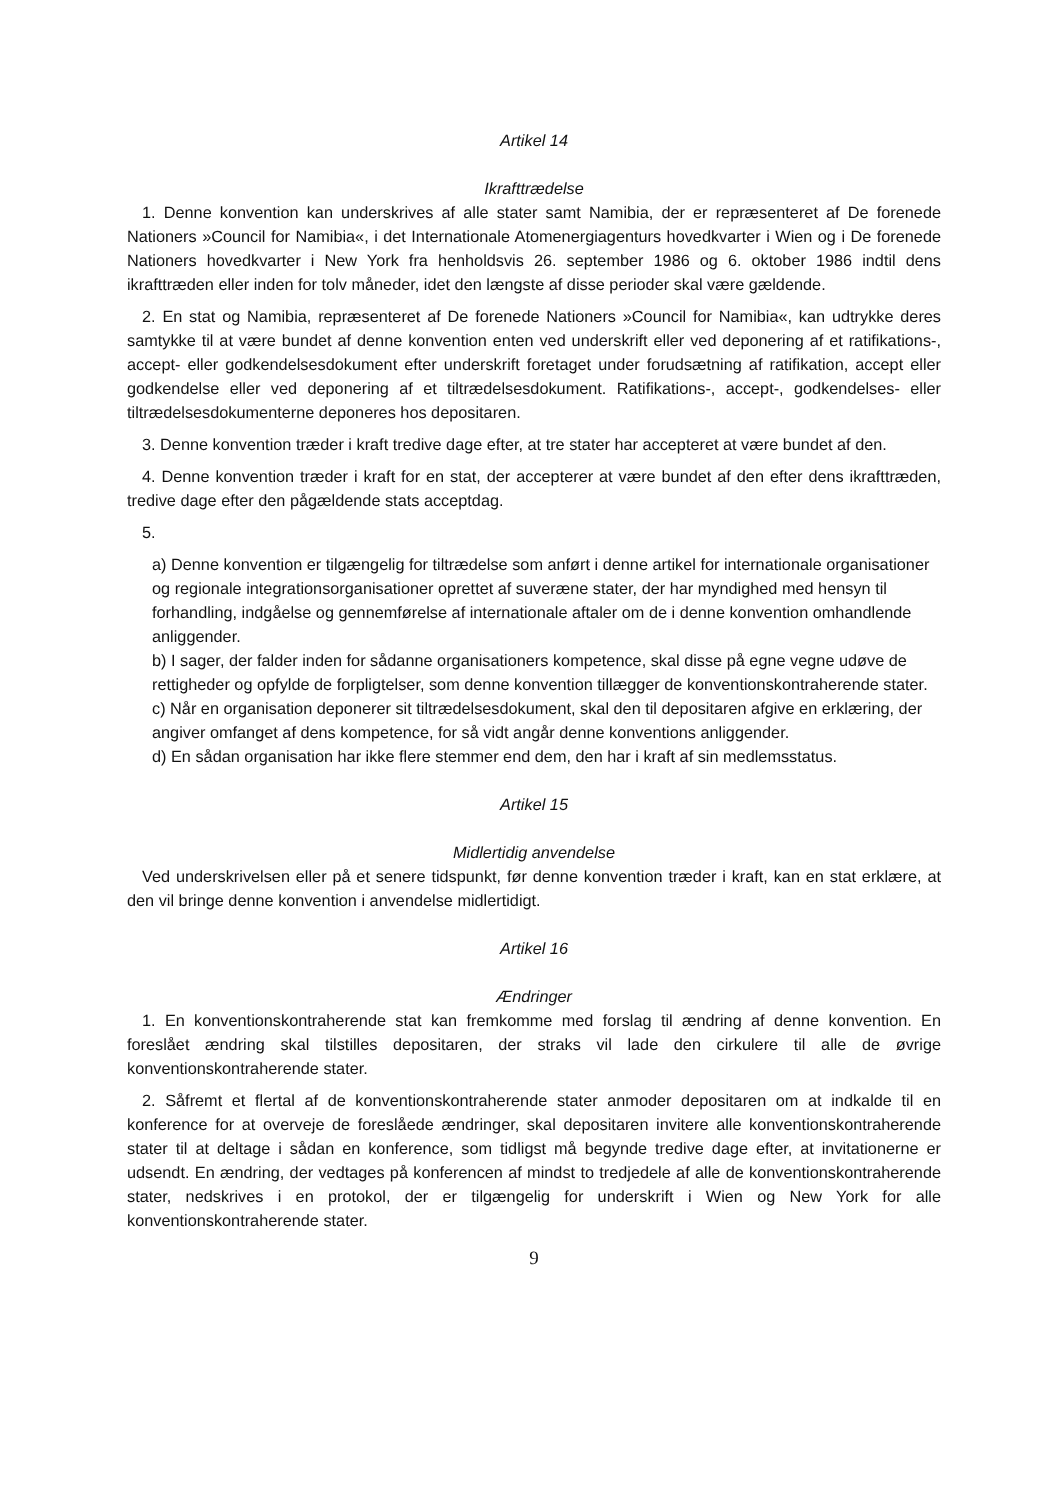Artikel 14
Ikrafttrædelse
1. Denne konvention kan underskrives af alle stater samt Namibia, der er repræsenteret af De forenede Nationers »Council for Namibia«, i det Internationale Atomenergiagenturs hovedkvarter i Wien og i De forenede Nationers hovedkvarter i New York fra henholdsvis 26. september 1986 og 6. oktober 1986 indtil dens ikrafttræden eller inden for tolv måneder, idet den længste af disse perioder skal være gældende.
2. En stat og Namibia, repræsenteret af De forenede Nationers »Council for Namibia«, kan udtrykke deres samtykke til at være bundet af denne konvention enten ved underskrift eller ved deponering af et ratifikations-, accept- eller godkendelsesdokument efter underskrift foretaget under forudsætning af ratifikation, accept eller godkendelse eller ved deponering af et tiltrædelsesdokument. Ratifikations-, accept-, godkendelses- eller tiltrædelsesdokumenterne deponeres hos depositaren.
3. Denne konvention træder i kraft tredive dage efter, at tre stater har accepteret at være bundet af den.
4. Denne konvention træder i kraft for en stat, der accepterer at være bundet af den efter dens ikrafttræden, tredive dage efter den pågældende stats acceptdag.
5.
a) Denne konvention er tilgængelig for tiltrædelse som anført i denne artikel for internationale organisationer og regionale integrationsorganisationer oprettet af suveræne stater, der har myndighed med hensyn til forhandling, indgåelse og gennemførelse af internationale aftaler om de i denne konvention omhandlende anliggender.
b) I sager, der falder inden for sådanne organisationers kompetence, skal disse på egne vegne udøve de rettigheder og opfylde de forpligtelser, som denne konvention tillægger de konventionskontraherende stater.
c) Når en organisation deponerer sit tiltrædelsesdokument, skal den til depositaren afgive en erklæring, der angiver omfanget af dens kompetence, for så vidt angår denne konventions anliggender.
d) En sådan organisation har ikke flere stemmer end dem, den har i kraft af sin medlemsstatus.
Artikel 15
Midlertidig anvendelse
Ved underskrivelsen eller på et senere tidspunkt, før denne konvention træder i kraft, kan en stat erklære, at den vil bringe denne konvention i anvendelse midlertidigt.
Artikel 16
Ændringer
1. En konventionskontraherende stat kan fremkomme med forslag til ændring af denne konvention. En foreslået ændring skal tilstilles depositaren, der straks vil lade den cirkulere til alle de øvrige konventionskontraherende stater.
2. Såfremt et flertal af de konventionskontraherende stater anmoder depositaren om at indkalde til en konference for at overveje de foreslåede ændringer, skal depositaren invitere alle konventionskontraherende stater til at deltage i sådan en konference, som tidligst må begynde tredive dage efter, at invitationerne er udsendt. En ændring, der vedtages på konferencen af mindst to tredjedele af alle de konventionskontraherende stater, nedskrives i en protokol, der er tilgængelig for underskrift i Wien og New York for alle konventionskontraherende stater.
9